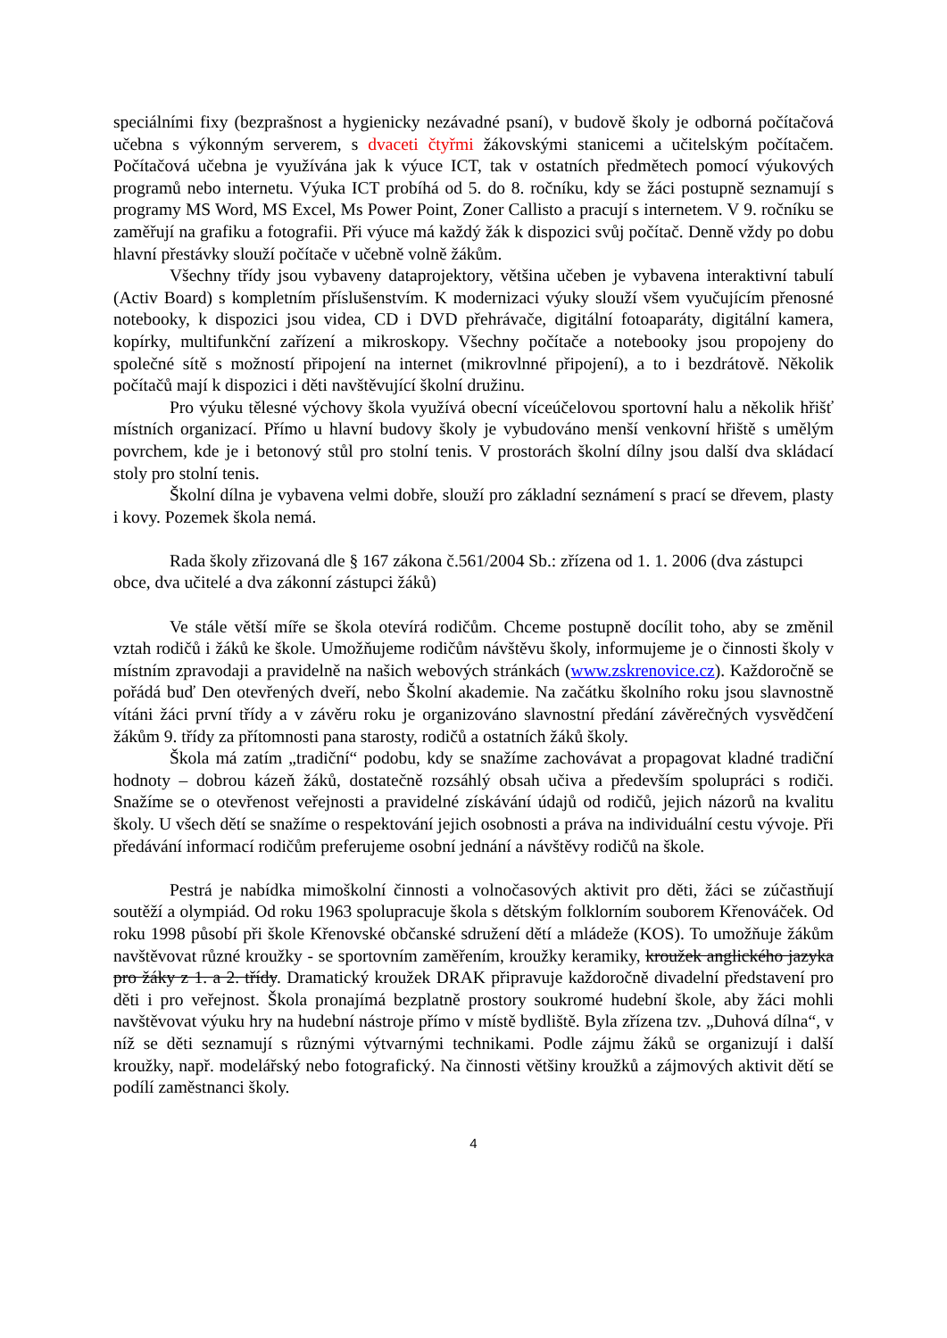speciálními fixy (bezprašnost a hygienicky nezávadné psaní), v budově školy je odborná počítačová učebna s výkonným serverem, s dvaceti čtyřmi žákovskými stanicemi a učitelským počítačem. Počítačová učebna je využívána jak k výuce ICT, tak v ostatních předmětech pomocí výukových programů nebo internetu. Výuka ICT probíhá od 5. do 8. ročníku, kdy se žáci postupně seznamují s programy MS Word, MS Excel, Ms Power Point, Zoner Callisto a pracují s internetem. V 9. ročníku se zaměřují na grafiku a fotografii. Při výuce má každý žák k dispozici svůj počítač. Denně vždy po dobu hlavní přestávky slouží počítače v učebně volně žákům.
Všechny třídy jsou vybaveny dataprojektory, většina učeben je vybavena interaktivní tabulí (Activ Board) s kompletním příslušenstvím. K modernizaci výuky slouží všem vyučujícím přenosné notebooky, k dispozici jsou videa, CD i DVD přehrávače, digitální fotoaparáty, digitální kamera, kopírky, multifunkční zařízení a mikroskopy. Všechny počítače a notebooky jsou propojeny do společné sítě s možností připojení na internet (mikrovlnné připojení), a to i bezdrátově. Několik počítačů mají k dispozici i děti navštěvující školní družinu.
Pro výuku tělesné výchovy škola využívá obecní víceúčelovou sportovní halu a několik hřišť místních organizací. Přímo u hlavní budovy školy je vybudováno menší venkovní hřiště s umělým povrchem, kde je i betonový stůl pro stolní tenis. V prostorách školní dílny jsou další dva skládací stoly pro stolní tenis.
Školní dílna je vybavena velmi dobře, slouží pro základní seznámení s prací se dřevem, plasty i kovy. Pozemek škola nemá.
Rada školy zřizovaná dle § 167 zákona č.561/2004 Sb.: zřízena od 1. 1. 2006 (dva zástupci obce, dva učitelé a dva zákonní zástupci žáků)
Ve stále větší míře se škola otevírá rodičům. Chceme postupně docílit toho, aby se změnil vztah rodičů i žáků ke škole. Umožňujeme rodičům návštěvu školy, informujeme je o činnosti školy v místním zpravodaji a pravidelně na našich webových stránkách (www.zskrenovice.cz). Každoročně se pořádá buď Den otevřených dveří, nebo Školní akademie. Na začátku školního roku jsou slavnostně vítáni žáci první třídy a v závěru roku je organizováno slavnostní předání závěrečných vysvědčení žákům 9. třídy za přítomnosti pana starosty, rodičů a ostatních žáků školy.
Škola má zatím „tradiční“ podobu, kdy se snažíme zachovávat a propagovat kladné tradiční hodnoty – dobrou kázeň žáků, dostatečně rozsáhlý obsah učiva a především spolupráci s rodiči. Snažíme se o otevřenost veřejnosti a pravidelné získávání údajů od rodičů, jejich názorů na kvalitu školy. U všech dětí se snažíme o respektování jejich osobnosti a práva na individuální cestu vývoje. Při předávání informací rodičům preferujeme osobní jednání a návštěvy rodičů na škole.
Pestrá je nabídka mimoškolní činnosti a volnočasových aktivit pro děti, žáci se zúčastňují soutěží a olympiád. Od roku 1963 spolupracuje škola s dětským folklorním souborem Křenováček. Od roku 1998 působí při škole Křenovské občanské sdružení dětí a mládeže (KOS). To umožňuje žákům navštěvovat různé kroužky - se sportovním zaměřením, kroužky keramiky, kroužek anglického jazyka pro žáky z 1. a 2. třídy. Dramatický kroužek DRAK připravuje každoročně divadelní představení pro děti i pro veřejnost. Škola pronajímá bezplatně prostory soukromé hudební škole, aby žáci mohli navštěvovat výuku hry na hudební nástroje přímo v místě bydliště. Byla zřízena tzv. „Duhová dílna“, v níž se děti seznamují s různými výtvarnými technikami. Podle zájmu žáků se organizují i další kroužky, např. modelářský nebo fotografický. Na činnosti většiny kroužků a zájmových aktivit dětí se podílí zaměstnanci školy.
4